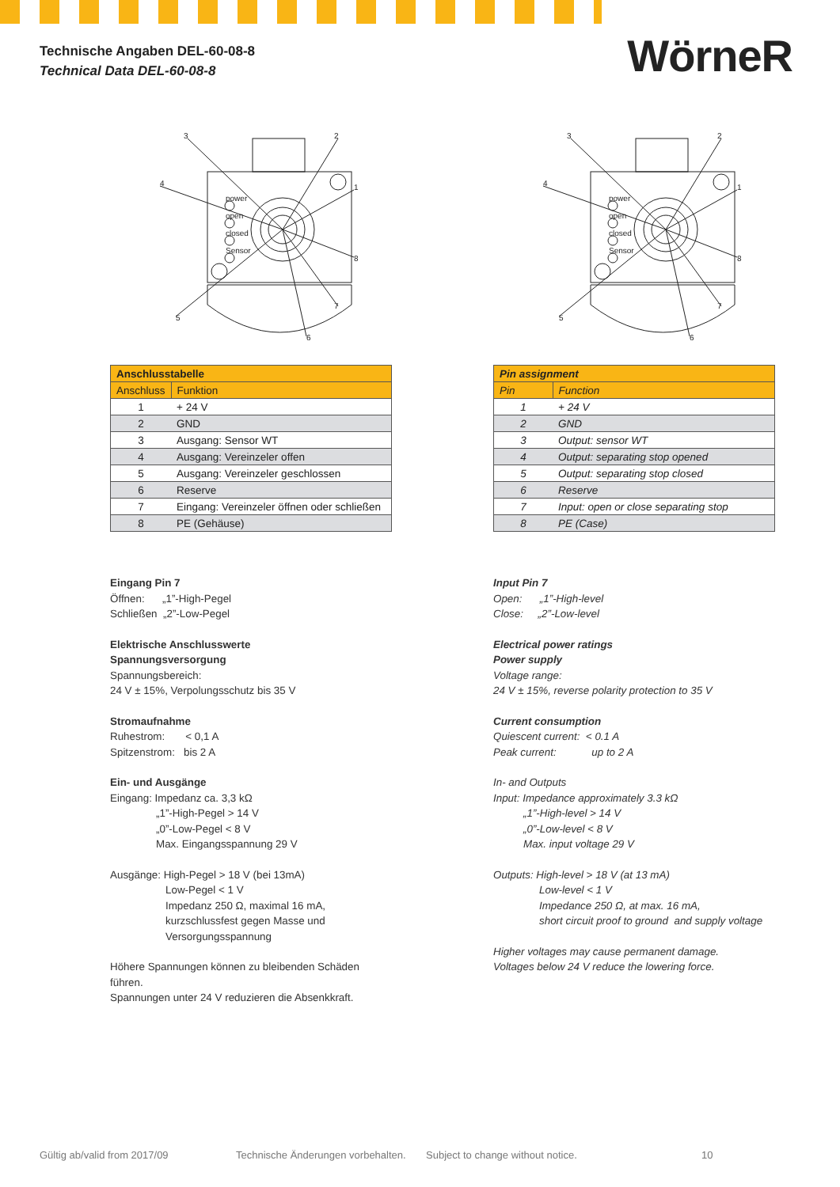Technische Angaben DEL-60-08-8
Technical Data DEL-60-08-8
WörneR
power
open
closed
Sensor
3
2
1
4
8
7
6
5
| Anschlusstabelle | |
| --- | --- |
| Anschluss | Funktion |
| 1 | + 24 V |
| 2 | GND |
| 3 | Ausgang: Sensor WT |
| 4 | Ausgang: Vereinzeler offen |
| 5 | Ausgang: Vereinzeler geschlossen |
| 6 | Reserve |
| 7 | Eingang: Vereinzeler öffnen oder schließen |
| 8 | PE (Gehäuse) |
Eingang Pin 7
Öffnen: „1”-High-Pegel
Schließen „2”-Low-Pegel
Elektrische Anschlusswerte
Spannungsversorgung
Spannungsbereich:
24 V ± 15%, Verpolungsschutz bis 35 V
Stromaufnahme
Ruhestrom: < 0,1 A
Spitzenstrom: bis 2 A
Ein- und Ausgänge
Eingang: Impedanz ca. 3,3 kΩ
„1”-High-Pegel > 14 V
„0”-Low-Pegel < 8 V
Max. Eingangsspannung 29 V
Ausgänge: High-Pegel > 18 V (bei 13mA)
Low-Pegel < 1 V
Impedanz 250 Ω, maximal 16 mA,
kurzschlussfest gegen Masse und
Versorgungsspannung
Höhere Spannungen können zu bleibenden Schäden führen.
Spannungen unter 24 V reduzieren die Absenkkraft.
power
open
closed
Sensor
3
2
1
4
8
7
6
5
| Pin assignment | |
| --- | --- |
| Pin | Function |
| 1 | + 24 V |
| 2 | GND |
| 3 | Output: sensor WT |
| 4 | Output: separating stop opened |
| 5 | Output: separating stop closed |
| 6 | Reserve |
| 7 | Input: open or close separating stop |
| 8 | PE (Case) |
Input Pin 7
Open: „1”-High-level
Close: „2”-Low-level
Electrical power ratings
Power supply
Voltage range:
24 V ± 15%, reverse polarity protection to 35 V
Current consumption
Quiescent current: < 0.1 A
Peak current: up to 2 A
In- and Outputs
Input: Impedance approximately 3.3 kΩ
„1”-High-level > 14 V
„0”-Low-level < 8 V
Max. input voltage 29 V
Outputs: High-level > 18 V (at 13 mA)
Low-level < 1 V
Impedance 250 Ω, at max. 16 mA,
short circuit proof to ground and supply voltage
Higher voltages may cause permanent damage.
Voltages below 24 V reduce the lowering force.
Gültig ab/valid from 2017/09 Technische Änderungen vorbehalten. Subject to change without notice. 10